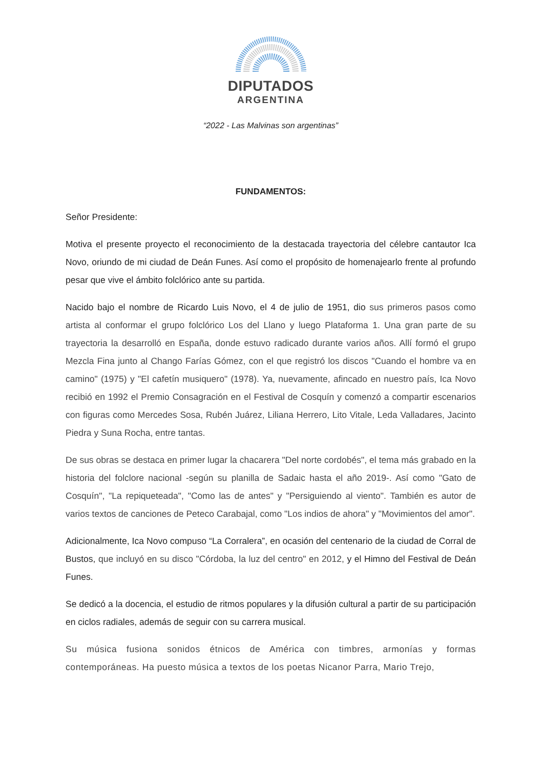DIPUTADOS
ARGENTINA
“2022 - Las Malvinas son argentinas”
FUNDAMENTOS:
Señor Presidente:
Motiva el presente proyecto el reconocimiento de la destacada trayectoria del célebre cantautor Ica Novo, oriundo de mi ciudad de Deán Funes. Así como el propósito de homenajearlo frente al profundo pesar que vive el ámbito folclórico ante su partida.
Nacido bajo el nombre de Ricardo Luis Novo, el 4 de julio de 1951, dio sus primeros pasos como artista al conformar el grupo folclórico Los del Llano y luego Plataforma 1. Una gran parte de su trayectoria la desarrolló en España, donde estuvo radicado durante varios años. Allí formó el grupo Mezcla Fina junto al Chango Farías Gómez, con el que registró los discos "Cuando el hombre va en camino" (1975) y "El cafetín musiquero" (1978). Ya, nuevamente, afincado en nuestro país, Ica Novo recibió en 1992 el Premio Consagración en el Festival de Cosquín y comenzó a compartir escenarios con figuras como Mercedes Sosa, Rubén Juárez, Liliana Herrero, Lito Vitale, Leda Valladares, Jacinto Piedra y Suna Rocha, entre tantas.
De sus obras se destaca en primer lugar la chacarera "Del norte cordobés", el tema más grabado en la historia del folclore nacional -según su planilla de Sadaic hasta el año 2019-. Así como "Gato de Cosquín", "La repiqueteada", "Como las de antes" y "Persiguiendo al viento". También es autor de varios textos de canciones de Peteco Carabajal, como "Los indios de ahora" y "Movimientos del amor".
Adicionalmente, Ica Novo compuso “La Corralera”, en ocasión del centenario de la ciudad de Corral de Bustos, que incluyó en su disco "Córdoba, la luz del centro" en 2012, y el Himno del Festival de Deán Funes.
Se dedicó a la docencia, el estudio de ritmos populares y la difusión cultural a partir de su participación en ciclos radiales, además de seguir con su carrera musical.
Su música fusiona sonidos étnicos de América con timbres, armonías y formas contemporáneas. Ha puesto música a textos de los poetas Nicanor Parra, Mario Trejo,